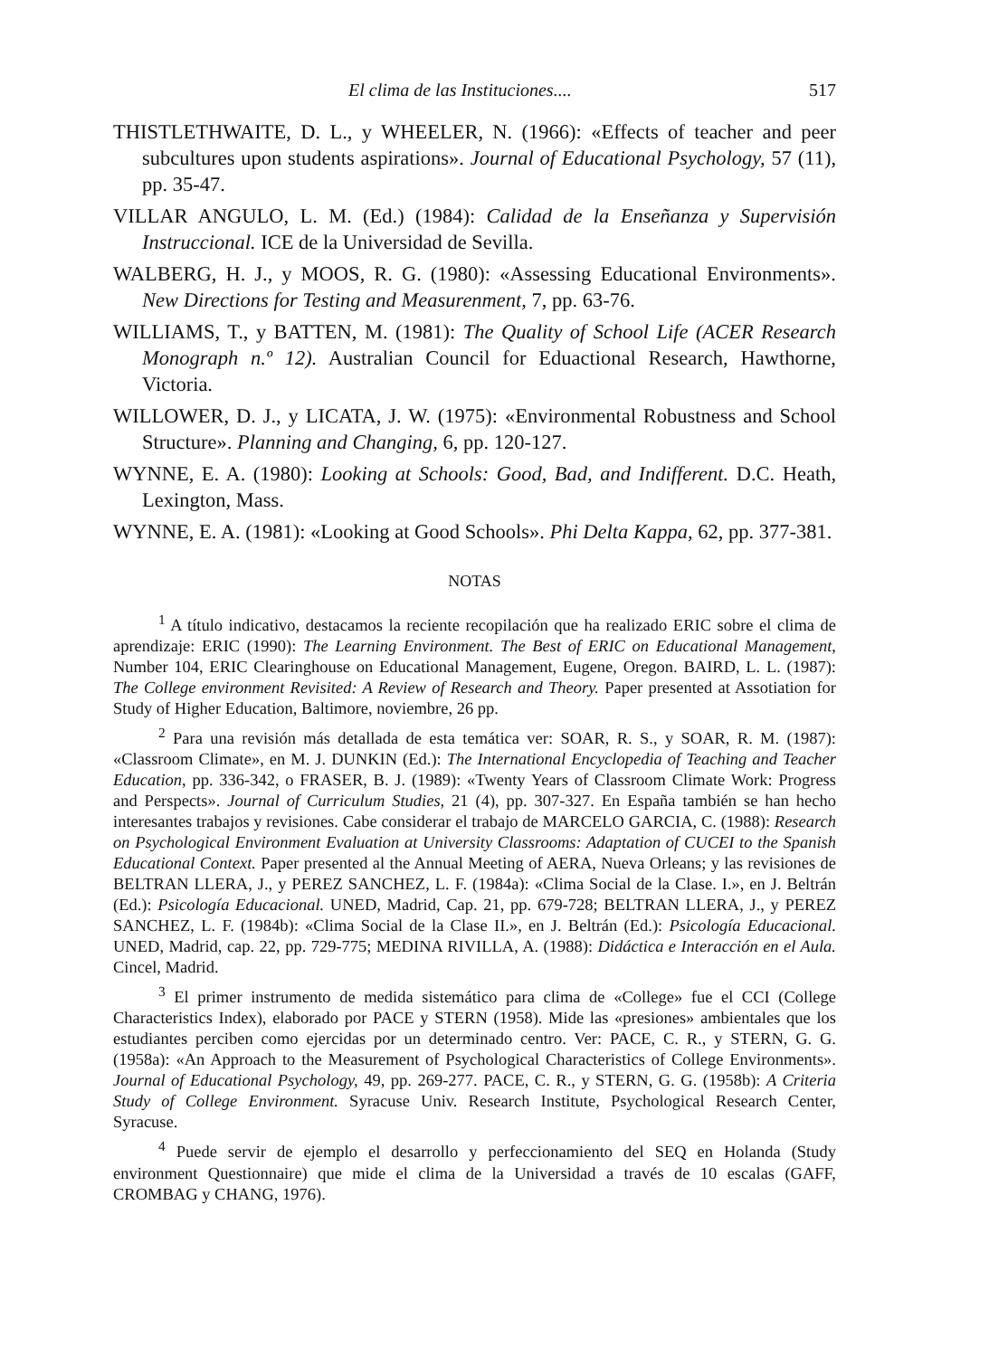El clima de las Instituciones.... 517
THISTLETHWAITE, D. L., y WHEELER, N. (1966): «Effects of teacher and peer subcultures upon students aspirations». Journal of Educational Psychology, 57 (11), pp. 35-47.
VILLAR ANGULO, L. M. (Ed.) (1984): Calidad de la Enseñanza y Supervisión Instruccional. ICE de la Universidad de Sevilla.
WALBERG, H. J., y MOOS, R. G. (1980): «Assessing Educational Environments». New Directions for Testing and Measurenment, 7, pp. 63-76.
WILLIAMS, T., y BATTEN, M. (1981): The Quality of School Life (ACER Research Monograph n.º 12). Australian Council for Eduactional Research, Hawthorne, Victoria.
WILLOWER, D. J., y LICATA, J. W. (1975): «Environmental Robustness and School Structure». Planning and Changing, 6, pp. 120-127.
WYNNE, E. A. (1980): Looking at Schools: Good, Bad, and Indifferent. D.C. Heath, Lexington, Mass.
WYNNE, E. A. (1981): «Looking at Good Schools». Phi Delta Kappa, 62, pp. 377-381.
NOTAS
<sup>1</sup> A título indicativo, destacamos la reciente recopilación que ha realizado ERIC sobre el clima de aprendizaje: ERIC (1990): The Learning Environment. The Best of ERIC on Educational Management, Number 104, ERIC Clearinghouse on Educational Management, Eugene, Oregon. BAIRD, L. L. (1987): The College environment Revisited: A Review of Research and Theory. Paper presented at Assotiation for Study of Higher Education, Baltimore, noviembre, 26 pp.
<sup>2</sup> Para una revisión más detallada de esta temática ver: SOAR, R. S., y SOAR, R. M. (1987): «Classroom Climate», en M. J. DUNKIN (Ed.): The International Encyclopedia of Teaching and Teacher Education, pp. 336-342, o FRASER, B. J. (1989): «Twenty Years of Classroom Climate Work: Progress and Perspects». Journal of Curriculum Studies, 21 (4), pp. 307-327. En España también se han hecho interesantes trabajos y revisiones. Cabe considerar el trabajo de MARCELO GARCIA, C. (1988): Research on Psychological Environment Evaluation at University Classrooms: Adaptation of CUCEI to the Spanish Educational Context. Paper presented al the Annual Meeting of AERA, Nueva Orleans; y las revisiones de BELTRAN LLERA, J., y PEREZ SANCHEZ, L. F. (1984a): «Clima Social de la Clase. I.», en J. Beltrán (Ed.): Psicología Educacional. UNED, Madrid, Cap. 21, pp. 679-728; BELTRAN LLERA, J., y PEREZ SANCHEZ, L. F. (1984b): «Clima Social de la Clase II.», en J. Beltrán (Ed.): Psicología Educacional. UNED, Madrid, cap. 22, pp. 729-775; MEDINA RIVILLA, A. (1988): Didáctica e Interacción en el Aula. Cincel, Madrid.
<sup>3</sup> El primer instrumento de medida sistemático para clima de «College» fue el CCI (College Characteristics Index), elaborado por PACE y STERN (1958). Mide las «presiones» ambientales que los estudiantes perciben como ejercidas por un determinado centro. Ver: PACE, C. R., y STERN, G. G. (1958a): «An Approach to the Measurement of Psychological Characteristics of College Environments». Journal of Educational Psychology, 49, pp. 269-277. PACE, C. R., y STERN, G. G. (1958b): A Criteria Study of College Environment. Syracuse Univ. Research Institute, Psychological Research Center, Syracuse.
<sup>4</sup> Puede servir de ejemplo el desarrollo y perfeccionamiento del SEQ en Holanda (Study environment Questionnaire) que mide el clima de la Universidad a través de 10 escalas (GAFF, CROMBAG y CHANG, 1976).